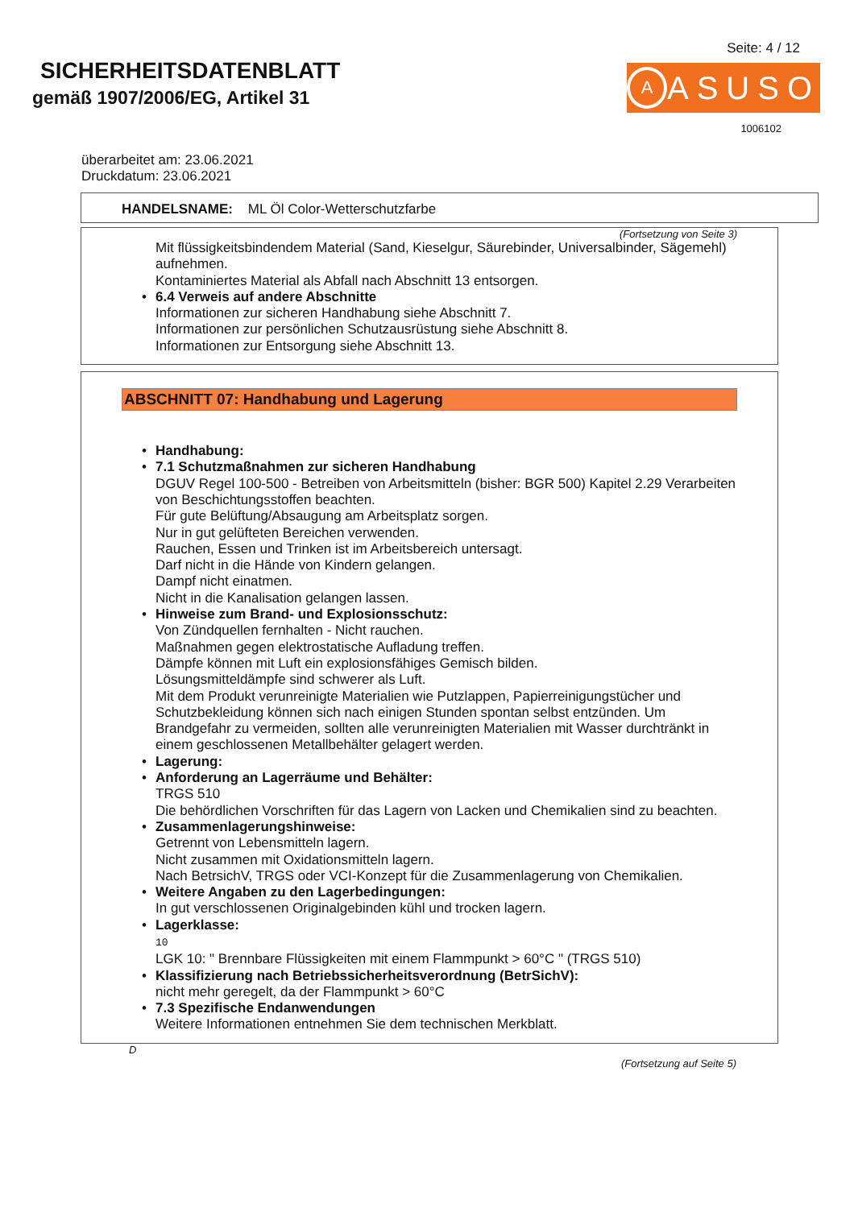SICHERHEITSDATENBLATT
gemäß 1907/2006/EG, Artikel 31
Seite: 4 / 12
A
ASUSO
1006102
überarbeitet am: 23.06.2021
Druckdatum: 23.06.2021
HANDELSNAME: ML Öl Color-Wetterschutzfarbe
(Fortsetzung von Seite 3)
Mit flüssigkeitsbindendem Material (Sand, Kieselgur, Säurebinder, Universalbinder, Sägemehl) aufnehmen.
Kontaminiertes Material als Abfall nach Abschnitt 13 entsorgen.
• 6.4 Verweis auf andere Abschnitte
Informationen zur sicheren Handhabung siehe Abschnitt 7.
Informationen zur persönlichen Schutzausrüstung siehe Abschnitt 8.
Informationen zur Entsorgung siehe Abschnitt 13.
ABSCHNITT 07: Handhabung und Lagerung
• Handhabung:
• 7.1 Schutzmaßnahmen zur sicheren Handhabung
DGUV Regel 100-500 - Betreiben von Arbeitsmitteln (bisher: BGR 500) Kapitel 2.29 Verarbeiten von Beschichtungsstoffen beachten.
Für gute Belüftung/Absaugung am Arbeitsplatz sorgen.
Nur in gut gelüfteten Bereichen verwenden.
Rauchen, Essen und Trinken ist im Arbeitsbereich untersagt.
Darf nicht in die Hände von Kindern gelangen.
Dampf nicht einatmen.
Nicht in die Kanalisation gelangen lassen.
• Hinweise zum Brand- und Explosionsschutz:
Von Zündquellen fernhalten - Nicht rauchen.
Maßnahmen gegen elektrostatische Aufladung treffen.
Dämpfe können mit Luft ein explosionsfähiges Gemisch bilden.
Lösungsmitteldämpfe sind schwerer als Luft.
Mit dem Produkt verunreinigte Materialien wie Putzlappen, Papierreinigungstücher und Schutzbekleidung können sich nach einigen Stunden spontan selbst entzünden. Um Brandgefahr zu vermeiden, sollten alle verunreinigten Materialien mit Wasser durchtränkt in einem geschlossenen Metallbehälter gelagert werden.
• Lagerung:
• Anforderung an Lagerräume und Behälter:
TRGS 510
Die behördlichen Vorschriften für das Lagern von Lacken und Chemikalien sind zu beachten.
• Zusammenlagerungshinweise:
Getrennt von Lebensmitteln lagern.
Nicht zusammen mit Oxidationsmitteln lagern.
Nach BetrsichV, TRGS oder VCI-Konzept für die Zusammenlagerung von Chemikalien.
• Weitere Angaben zu den Lagerbedingungen:
In gut verschlossenen Originalgebinden kühl und trocken lagern.
• Lagerklasse:
10
LGK 10: " Brennbare Flüssigkeiten mit einem Flammpunkt > 60°C " (TRGS 510)
• Klassifizierung nach Betriebssicherheitsverordnung (BetrSichV):
nicht mehr geregelt, da der Flammpunkt > 60°C
• 7.3 Spezifische Endanwendungen
Weitere Informationen entnehmen Sie dem technischen Merkblatt.
D
(Fortsetzung auf Seite 5)